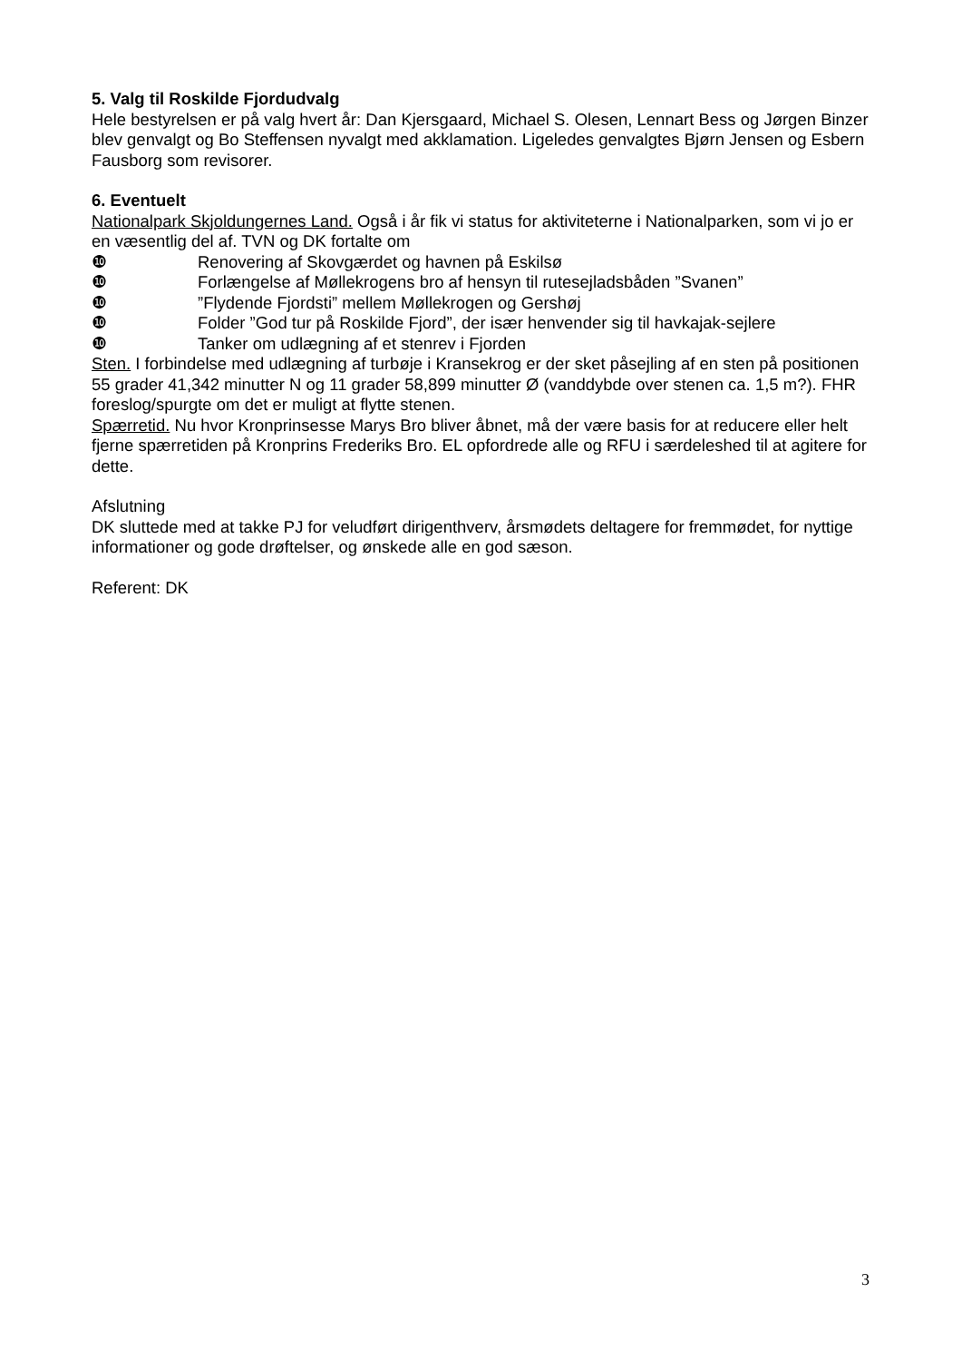5. Valg til Roskilde Fjordudvalg
Hele bestyrelsen er på valg hvert år: Dan Kjersgaard, Michael S. Olesen, Lennart Bess og Jørgen Binzer blev genvalgt og Bo Steffensen nyvalgt med akklamation. Ligeledes genvalgtes Bjørn Jensen og Esbern Fausborg som revisorer.
6. Eventuelt
Nationalpark Skjoldungernes Land. Også i år fik vi status for aktiviteterne i Nationalparken, som vi jo er en væsentlig del af. TVN og DK fortalte om
❿ Renovering af Skovgærdet og havnen på Eskilsø
❿ Forlængelse af Møllekrogens bro af hensyn til rutesejladsbåden ”Svanen”
❿”Flydende Fjordsti” mellem Møllekrogen og Gershøj
❿ Folder ”God tur på Roskilde Fjord”, der især henvender sig til havkajak-sejlere
❿ Tanker om udlægning af et stenrev i Fjorden
Sten. I forbindelse med udlægning af turbøje i Kransekrog er der sket påsejling af en sten på positionen 55 grader 41,342 minutter N og 11 grader 58,899 minutter Ø (vanddybde over stenen ca. 1,5 m?). FHR foreslog/spurgte om det er muligt at flytte stenen.
Spærretid. Nu hvor Kronprinsesse Marys Bro bliver åbnet, må der være basis for at reducere eller helt fjerne spærretiden på Kronprins Frederiks Bro. EL opfordrede alle og RFU i særdeleshed til at agitere for dette.
Afslutning
DK sluttede med at takke PJ for veludført dirigenthverv, årsmødets deltagere for fremmødet, for nyttige informationer og gode drøftelser, og ønskede alle en god sæson.
Referent: DK
3